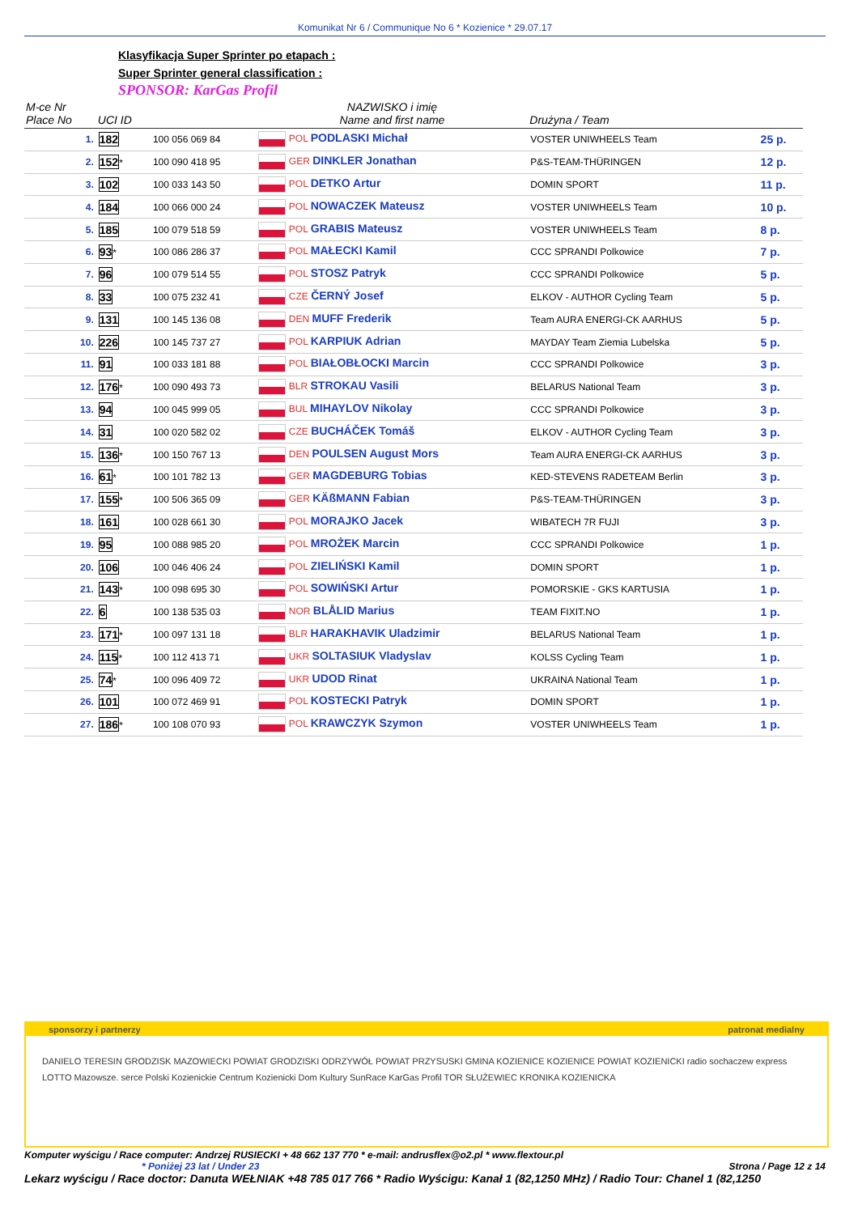Komunikat Nr 6 / Communique No 6 * Kozienice * 29.07.17
Klasyfikacja Super Sprinter po etapach :
Super Sprinter general classification :
SPONSOR: KarGas Profil
| M-ce Nr Place No | UCI ID | | NAZWISKO i imię Name and first name | Drużyna / Team | |
| --- | --- | --- | --- | --- | --- |
| 1. | 182 | 100 056 069 84 | POL PODLASKI Michał | VOSTER UNIWHEELS Team | 25 p. |
| 2. | 152 * | 100 090 418 95 | GER DINKLER Jonathan | P&S-TEAM-THÜRINGEN | 12 p. |
| 3. | 102 | 100 033 143 50 | POL DETKO Artur | DOMIN SPORT | 11 p. |
| 4. | 184 | 100 066 000 24 | POL NOWACZEK Mateusz | VOSTER UNIWHEELS Team | 10 p. |
| 5. | 185 | 100 079 518 59 | POL GRABIS Mateusz | VOSTER UNIWHEELS Team | 8 p. |
| 6. | 93 * | 100 086 286 37 | POL MAŁECKI Kamil | CCC SPRANDI Polkowice | 7 p. |
| 7. | 96 | 100 079 514 55 | POL STOSZ Patryk | CCC SPRANDI Polkowice | 5 p. |
| 8. | 33 | 100 075 232 41 | CZE ČERNÝ Josef | ELKOV - AUTHOR Cycling Team | 5 p. |
| 9. | 131 | 100 145 136 08 | DEN MUFF Frederik | Team AURA ENERGI-CK AARHUS | 5 p. |
| 10. | 226 | 100 145 737 27 | POL KARPIUK Adrian | MAYDAY Team Ziemia Lubelska | 5 p. |
| 11. | 91 | 100 033 181 88 | POL BIAŁOBŁOCKI Marcin | CCC SPRANDI Polkowice | 3 p. |
| 12. | 176 * | 100 090 493 73 | BLR STROKAU Vasili | BELARUS National Team | 3 p. |
| 13. | 94 | 100 045 999 05 | BUL MIHAYLOV Nikolay | CCC SPRANDI Polkowice | 3 p. |
| 14. | 31 | 100 020 582 02 | CZE BUCHÁČEK Tomáš | ELKOV - AUTHOR Cycling Team | 3 p. |
| 15. | 136 * | 100 150 767 13 | DEN POULSEN August Mors | Team AURA ENERGI-CK AARHUS | 3 p. |
| 16. | 61 * | 100 101 782 13 | GER MAGDEBURG Tobias | KED-STEVENS RADETEAM Berlin | 3 p. |
| 17. | 155 * | 100 506 365 09 | GER KÄßMANN Fabian | P&S-TEAM-THÜRINGEN | 3 p. |
| 18. | 161 | 100 028 661 30 | POL MORAJKO Jacek | WIBATECH 7R FUJI | 3 p. |
| 19. | 95 | 100 088 985 20 | POL MROŻEK Marcin | CCC SPRANDI Polkowice | 1 p. |
| 20. | 106 | 100 046 406 24 | POL ZIELIŃSKI Kamil | DOMIN SPORT | 1 p. |
| 21. | 143 * | 100 098 695 30 | POL SOWIŃSKI Artur | POMORSKIE - GKS KARTUSIA | 1 p. |
| 22. | 6 | 100 138 535 03 | NOR BLÅLID Marius | TEAM FIXIT.NO | 1 p. |
| 23. | 171 * | 100 097 131 18 | BLR HARAKHAVIK Uladzimir | BELARUS National Team | 1 p. |
| 24. | 115 * | 100 112 413 71 | UKR SOLTASIUK Vladyslav | KOLSS Cycling Team | 1 p. |
| 25. | 74 * | 100 096 409 72 | UKR UDOD Rinat | UKRAINA National Team | 1 p. |
| 26. | 101 | 100 072 469 91 | POL KOSTECKI Patryk | DOMIN SPORT | 1 p. |
| 27. | 186 * | 100 108 070 93 | POL KRAWCZYK Szymon | VOSTER UNIWHEELS Team | 1 p. |
sponsorzy i partnerzy patronat medialny
DANIELO TERESIN GRODZISK MAZOWIECKI POWIAT GRODZISKI ODRZYWÓŁ POWIAT PRZYSUSKI GMINA KOZIENICE KOZIENICE POWIAT KOZIENICKI radio sochaczew express
LOTTO Mazowsze. serce Polski Kozienickie Centrum Kozienicki Dom Kultury SunRace KarGas Profil TOR SŁUŻEWIEC KRONIKA KOZIENICKA
Komputer wyścigu / Race computer: Andrzej RUSIECKI + 48 662 137 770 * e-mail: andrusflex@o2.pl * www.flextour.pl
* Poniżej 23 lat / Under 23 Strona / Page 12 z 14
Lekarz wyścigu / Race doctor: Danuta WEŁNIAK +48 785 017 766 * Radio Wyścigu: Kanał 1 (82,1250 MHz) / Radio Tour: Chanel 1 (82,1250